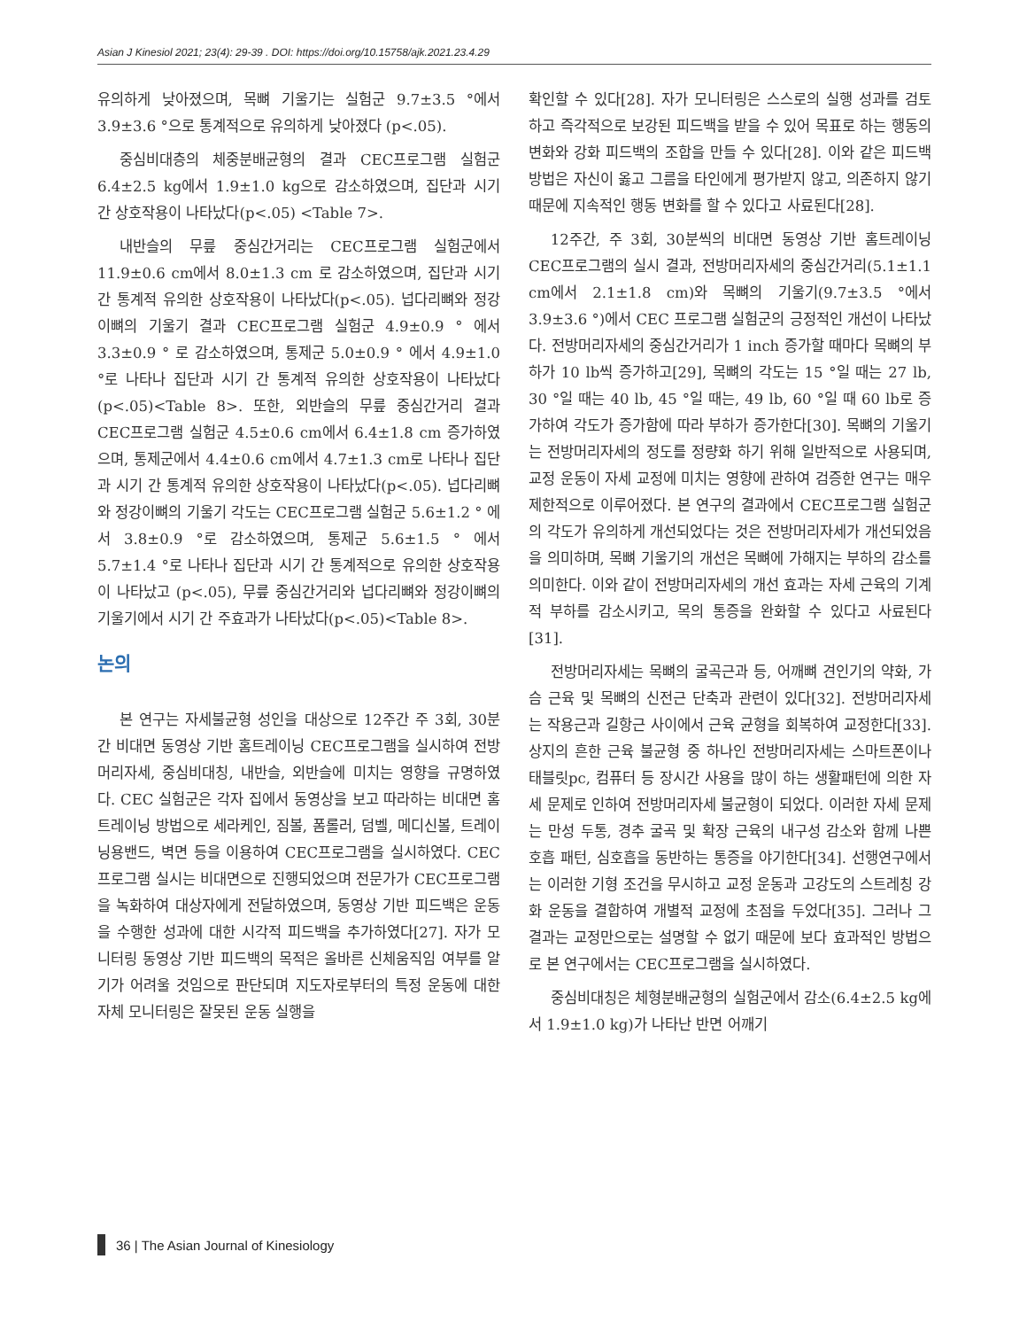Asian J Kinesiol 2021; 23(4): 29-39 . DOI: https://doi.org/10.15758/ajk.2021.23.4.29
유의하게 낮아졌으며, 목뼈 기울기는 실험군 9.7±3.5 °에서 3.9±3.6 °으로 통계적으로 유의하게 낮아졌다 (p<.05).
중심비대층의 체중분배균형의 결과 CEC프로그램 실험군 6.4±2.5 kg에서 1.9±1.0 kg으로 감소하였으며, 집단과 시기 간 상호작용이 나타났다(p<.05) <Table 7>.
내반슬의 무릎 중심간거리는 CEC프로그램 실험군에서 11.9±0.6 cm에서 8.0±1.3 cm 로 감소하였으며, 집단과 시기 간 통계적 유의한 상호작용이 나타났다(p<.05). 넙다리뼈와 정강이뼈의 기울기 결과 CEC프로그램 실험군 4.9±0.9 ° 에서 3.3±0.9 ° 로 감소하였으며, 통제군 5.0±0.9 ° 에서 4.9±1.0 °로 나타나 집단과 시기 간 통계적 유의한 상호작용이 나타났다(p<.05)<Table 8>. 또한, 외반슬의 무릎 중심간거리 결과 CEC프로그램 실험군 4.5±0.6 cm에서 6.4±1.8 cm 증가하였으며, 통제군에서 4.4±0.6 cm에서 4.7±1.3 cm로 나타나 집단과 시기 간 통계적 유의한 상호작용이 나타났다(p<.05). 넙다리뼈와 정강이뼈의 기울기 각도는 CEC프로그램 실험군 5.6±1.2 ° 에서 3.8±0.9 °로 감소하였으며, 통제군 5.6±1.5 ° 에서 5.7±1.4 °로 나타나 집단과 시기 간 통계적으로 유의한 상호작용이 나타났고 (p<.05), 무릎 중심간거리와 넙다리뼈와 정강이뼈의 기울기에서 시기 간 주효과가 나타났다(p<.05)<Table 8>.
논의
본 연구는 자세불균형 성인을 대상으로 12주간 주 3회, 30분 간 비대면 동영상 기반 홈트레이닝 CEC프로그램을 실시하여 전방머리자세, 중심비대칭, 내반슬, 외반슬에 미치는 영향을 규명하였다. CEC 실험군은 각자 집에서 동영상을 보고 따라하는 비대면 홈트레이닝 방법으로 세라케인, 짐볼, 폼롤러, 덤벨, 메디신볼, 트레이닝용밴드, 벽면 등을 이용하여 CEC프로그램을 실시하였다. CEC프로그램 실시는 비대면으로 진행되었으며 전문가가 CEC프로그램을 녹화하여 대상자에게 전달하였으며, 동영상 기반 피드백은 운동을 수행한 성과에 대한 시각적 피드백을 추가하였다[27]. 자가 모니터링 동영상 기반 피드백의 목적은 올바른 신체움직임 여부를 알기가 어려울 것임으로 판단되며 지도자로부터의 특정 운동에 대한 자체 모니터링은 잘못된 운동 실행을
확인할 수 있다[28]. 자가 모니터링은 스스로의 실행 성과를 검토하고 즉각적으로 보강된 피드백을 받을 수 있어 목표로 하는 행동의 변화와 강화 피드백의 조합을 만들 수 있다[28]. 이와 같은 피드백 방법은 자신이 옳고 그름을 타인에게 평가받지 않고, 의존하지 않기 때문에 지속적인 행동 변화를 할 수 있다고 사료된다[28].
12주간, 주 3회, 30분씩의 비대면 동영상 기반 홈트레이닝 CEC프로그램의 실시 결과, 전방머리자세의 중심간거리(5.1±1.1 cm에서 2.1±1.8 cm)와 목뼈의 기울기(9.7±3.5 °에서 3.9±3.6 °)에서 CEC 프로그램 실험군의 긍정적인 개선이 나타났다. 전방머리자세의 중심간거리가 1 inch 증가할 때마다 목뼈의 부하가 10 lb씩 증가하고[29], 목뼈의 각도는 15 °일 때는 27 lb, 30 °일 때는 40 lb, 45 °일 때는, 49 lb, 60 °일 때 60 lb로 증가하여 각도가 증가함에 따라 부하가 증가한다[30]. 목뼈의 기울기는 전방머리자세의 정도를 정량화 하기 위해 일반적으로 사용되며, 교정 운동이 자세 교정에 미치는 영향에 관하여 검증한 연구는 매우 제한적으로 이루어졌다. 본 연구의 결과에서 CEC프로그램 실험군의 각도가 유의하게 개선되었다는 것은 전방머리자세가 개선되었음을 의미하며, 목뼈 기울기의 개선은 목뼈에 가해지는 부하의 감소를 의미한다. 이와 같이 전방머리자세의 개선 효과는 자세 근육의 기계적 부하를 감소시키고, 목의 통증을 완화할 수 있다고 사료된다[31].
전방머리자세는 목뼈의 굴곡근과 등, 어깨뼈 견인기의 약화, 가슴 근육 및 목뼈의 신전근 단축과 관련이 있다[32]. 전방머리자세는 작용근과 길항근 사이에서 근육 균형을 회복하여 교정한다[33]. 상지의 흔한 근육 불균형 중 하나인 전방머리자세는 스마트폰이나 태블릿pc, 컴퓨터 등 장시간 사용을 많이 하는 생활패턴에 의한 자세 문제로 인하여 전방머리자세 불균형이 되었다. 이러한 자세 문제는 만성 두통, 경추 굴곡 및 확장 근육의 내구성 감소와 함께 나쁜 호흡 패턴, 심호흡을 동반하는 통증을 야기한다[34]. 선행연구에서는 이러한 기형 조건을 무시하고 교정 운동과 고강도의 스트레칭 강화 운동을 결합하여 개별적 교정에 초점을 두었다[35]. 그러나 그 결과는 교정만으로는 설명할 수 없기 때문에 보다 효과적인 방법으로 본 연구에서는 CEC프로그램을 실시하였다.
중심비대칭은 체형분배균형의 실험군에서 감소(6.4±2.5 kg에서 1.9±1.0 kg)가 나타난 반면 어깨기
36 | The Asian Journal of Kinesiology